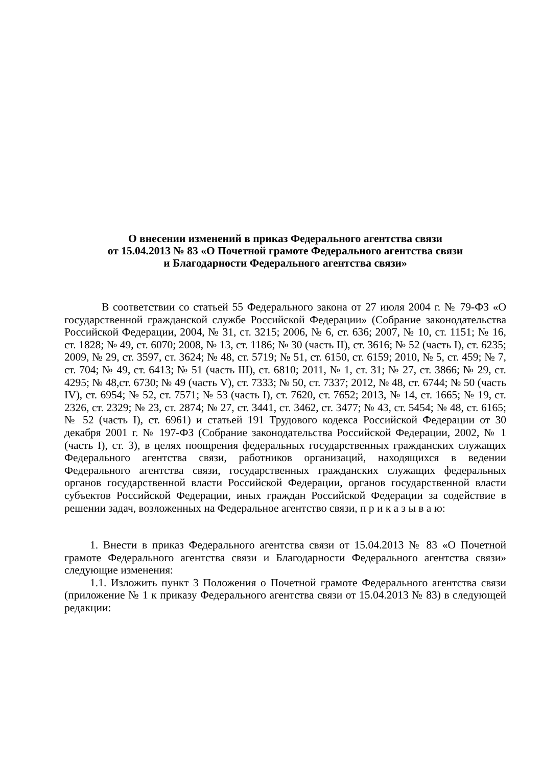О внесении изменений в приказ Федерального агентства связи
от 15.04.2013 № 83 «О Почетной грамоте Федерального агентства связи
и Благодарности Федерального агентства связи»
В соответствии со статьей 55 Федерального закона от 27 июля 2004 г. № 79-ФЗ «О государственной гражданской службе Российской Федерации» (Собрание законодательства Российской Федерации, 2004, № 31, ст. 3215; 2006, № 6, ст. 636; 2007, № 10, ст. 1151; № 16, ст. 1828; № 49, ст. 6070; 2008, № 13, ст. 1186; № 30 (часть II), ст. 3616; № 52 (часть I), ст. 6235; 2009, № 29, ст. 3597, ст. 3624; № 48, ст. 5719; № 51, ст. 6150, ст. 6159; 2010, № 5, ст. 459; № 7, ст. 704; № 49, ст. 6413; № 51 (часть III), ст. 6810; 2011, № 1, ст. 31; № 27, ст. 3866; № 29, ст. 4295; № 48,ст. 6730; № 49 (часть V), ст. 7333; № 50, ст. 7337; 2012, № 48, ст. 6744; № 50 (часть IV), ст. 6954; № 52, ст. 7571; № 53 (часть I), ст. 7620, ст. 7652; 2013, № 14, ст. 1665; № 19, ст. 2326, ст. 2329; № 23, ст. 2874; № 27, ст. 3441, ст. 3462, ст. 3477; № 43, ст. 5454; № 48, ст. 6165; № 52 (часть I), ст. 6961) и статьей 191 Трудового кодекса Российской Федерации от 30 декабря 2001 г. № 197-ФЗ (Собрание законодательства Российской Федерации, 2002, № 1 (часть I), ст. 3), в целях поощрения федеральных государственных гражданских служащих Федерального агентства связи, работников организаций, находящихся в ведении Федерального агентства связи, государственных гражданских служащих федеральных органов государственной власти Российской Федерации, органов государственной власти субъектов Российской Федерации, иных граждан Российской Федерации за содействие в решении задач, возложенных на Федеральное агентство связи, п р и к а з ы в а ю:
1. Внести в приказ Федерального агентства связи от 15.04.2013 № 83 «О Почетной грамоте Федерального агентства связи и Благодарности Федерального агентства связи» следующие изменения:
1.1. Изложить пункт 3 Положения о Почетной грамоте Федерального агентства связи (приложение № 1 к приказу Федерального агентства связи от 15.04.2013 № 83) в следующей редакции: